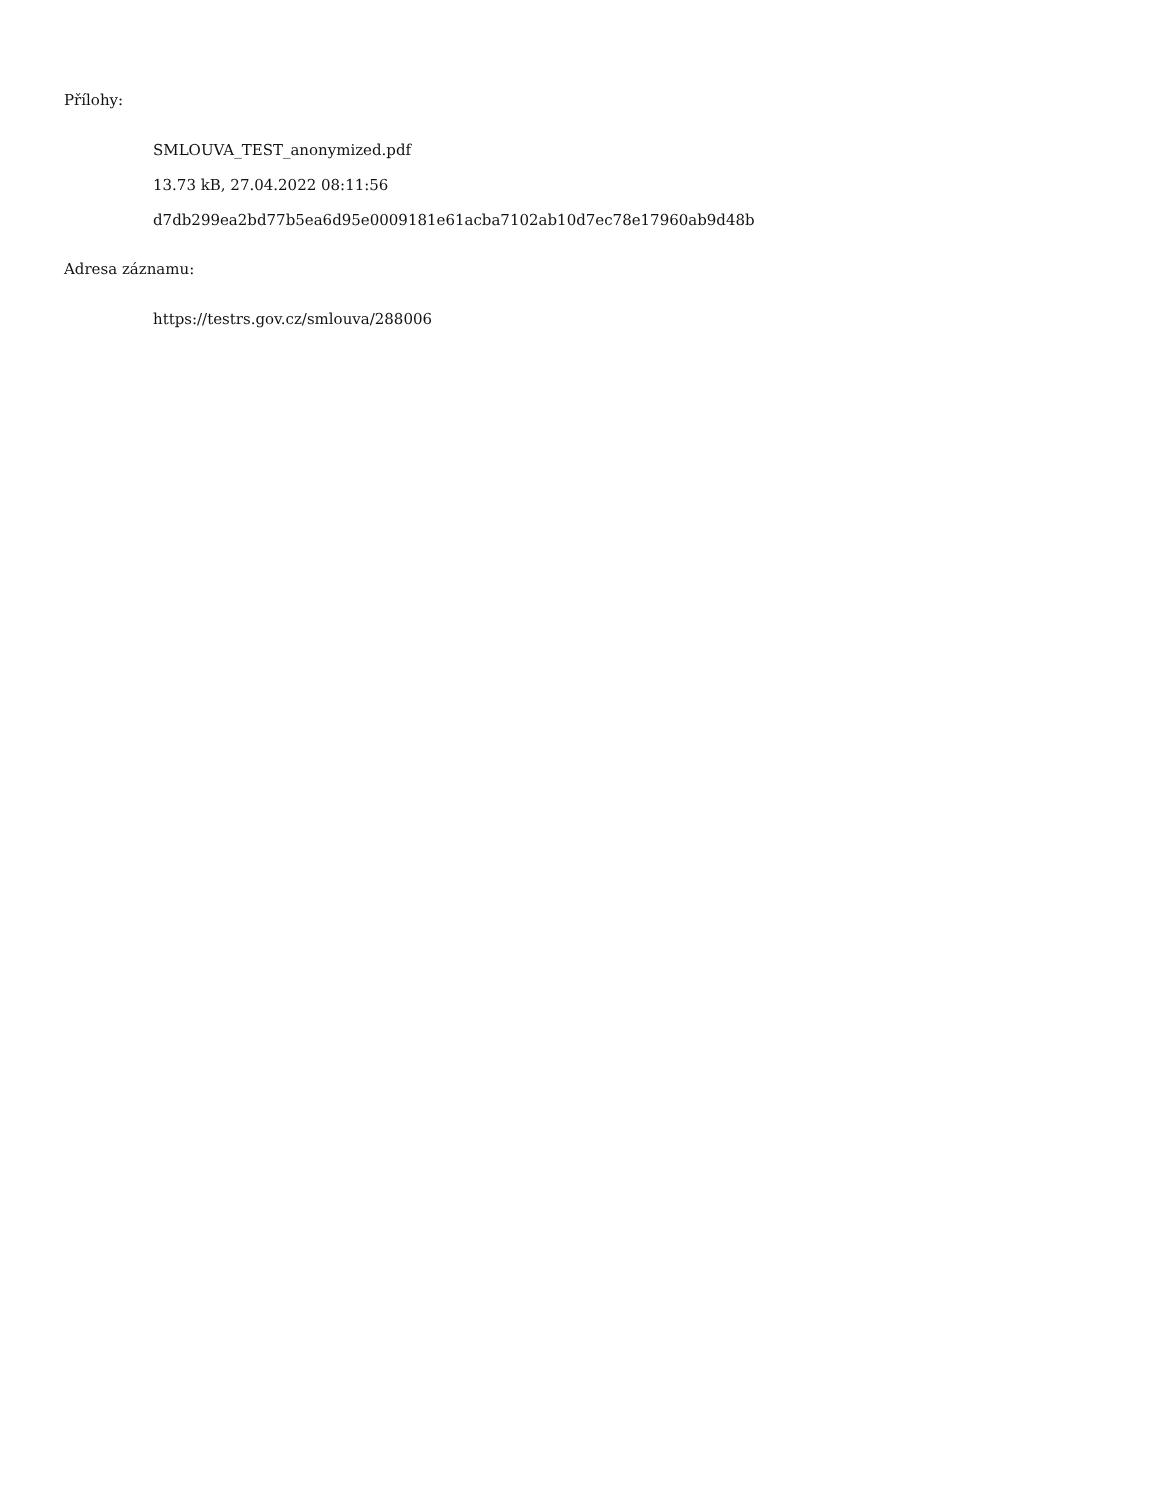Přílohy:
SMLOUVA_TEST_anonymized.pdf
13.73 kB, 27.04.2022 08:11:56
d7db299ea2bd77b5ea6d95e0009181e61acba7102ab10d7ec78e17960ab9d48b
Adresa záznamu:
https://testrs.gov.cz/smlouva/288006